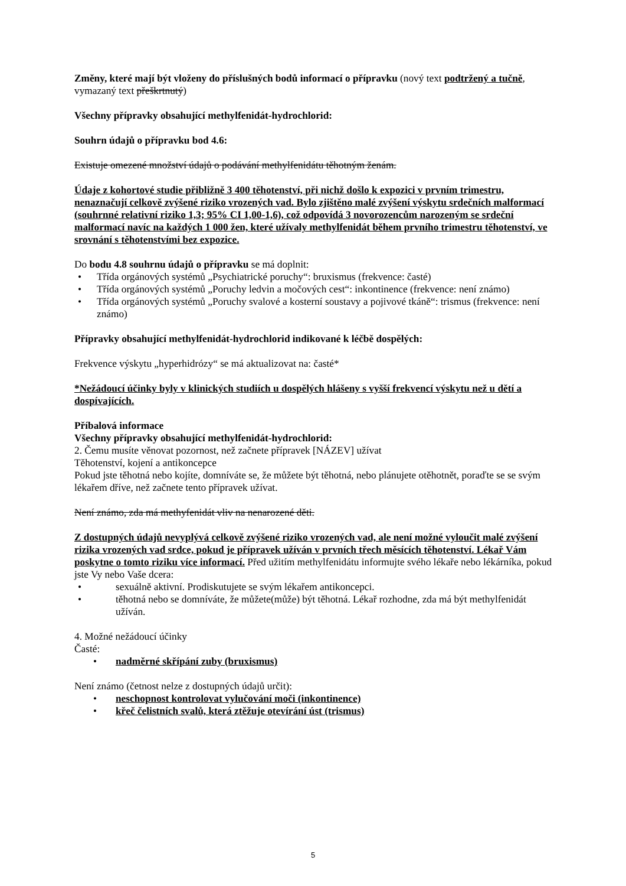Změny, které mají být vloženy do příslušných bodů informací o přípravku (nový text podtržený a tučně, vymazaný text přeškrtnutý)
Všechny přípravky obsahující methylfenidát-hydrochlorid:
Souhrn údajů o přípravku bod 4.6:
Existuje omezené množství údajů o podávání methylfenidátu těhotným ženám.
Údaje z kohortové studie přibližně 3 400 těhotenství, při nichž došlo k expozici v prvním trimestru, nenaznačují celkově zvýšené riziko vrozených vad. Bylo zjištěno malé zvýšení výskytu srdečních malformací (souhrnné relativní riziko 1,3; 95% CI 1,00-1,6), což odpovídá 3 novorozencům narozeným se srdeční malformací navíc na každých 1 000 žen, které užívaly methylfenidát během prvního trimestru těhotenství, ve srovnání s těhotenstvími bez expozice.
Do bodu 4.8 souhrnu údajů o přípravku se má doplnit:
• Třída orgánových systémů „Psychiatrické poruchy“: bruxismus (frekvence: časté)
• Třída orgánových systémů „Poruchy ledvin a močových cest“: inkontinence (frekvence: není známo)
• Třída orgánových systémů „Poruchy svalové a kosterní soustavy a pojivové tkáně“: trismus (frekvence: není známo)
Přípravky obsahující methylfenidát-hydrochlorid indikované k léčbě dospělých:
Frekvence výskytu „hyperhidrózy“ se má aktualizovat na: časté*
*Nežádoucí účinky byly v klinických studiích u dospělých hlášeny s vyšší frekvencí výskytu než u dětí a dospívajících.
Příbalová informace
Všechny přípravky obsahující methylfenidát-hydrochlorid:
2. Čemu musíte věnovat pozornost, než začnete přípravek [NÁZEV] užívat
Těhotenství, kojení a antikoncepce
Pokud jste těhotná nebo kojíte, domníváte se, že můžete být těhotná, nebo plánujete otěhotnět, poraďte se se svým lékařem dříve, než začnete tento přípravek užívat.
Není známo, zda má methyfenidát vliv na nenarozené děti.
Z dostupných údajů nevyplývá celkově zvýšené riziko vrozených vad, ale není možné vyloučit malé zvýšení rizika vrozených vad srdce, pokud je přípravek užíván v prvních třech měsících těhotenství. Lékař Vám poskytne o tomto riziku více informací. Před užitím methylfenidátu informujte svého lékaře nebo lékárníka, pokud jste Vy nebo Vaše dcera:
• sexuálně aktivní. Prodiskutujete se svým lékařem antikoncepci.
• těhotná nebo se domníváte, že můžete(může) být těhotná. Lékař rozhodne, zda má být methylfenidát užíván.
4. Možné nežádoucí účinky
Časté:
• nadměrné skřípání zuby (bruxismus)
Není známo (četnost nelze z dostupných údajů určit):
• neschopnost kontrolovat vylučování moči (inkontinence)
• křeč čelistních svalů, která ztěžuje otevírání úst (trismus)
5